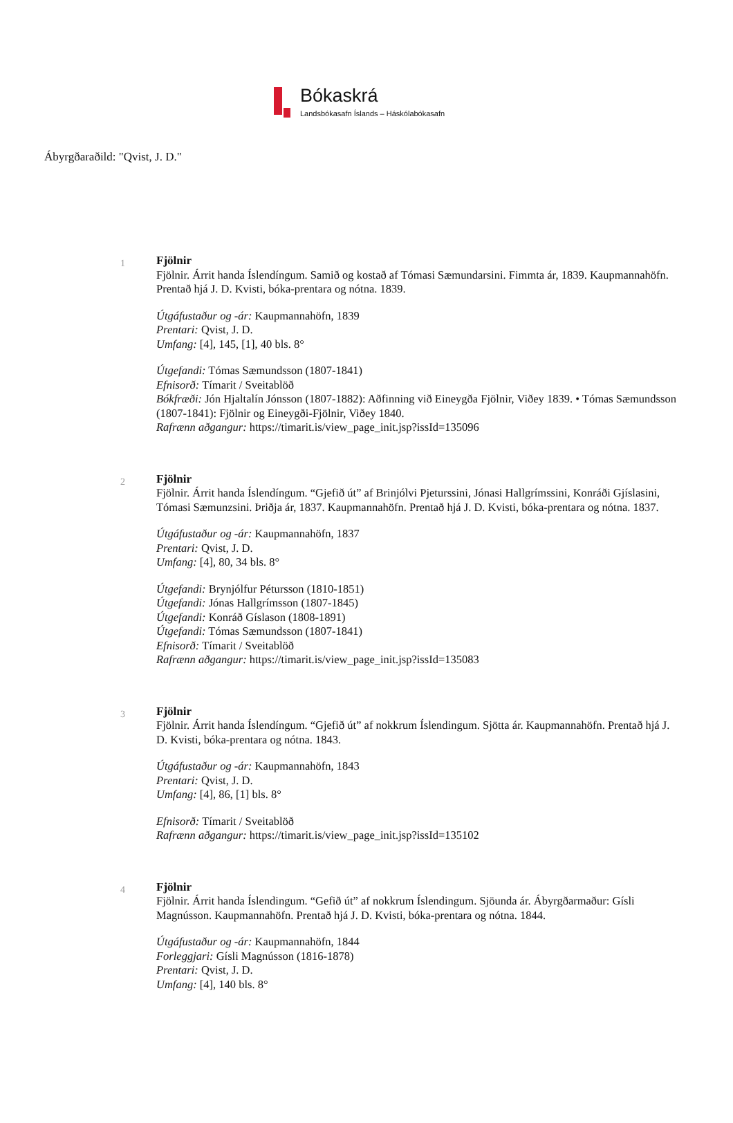Bókaskrá
Landsbókasafn Íslands – Háskólabókasafn
Ábyrgðaraðild: "Qvist, J. D."
1
Fjölnir
Fjölnir. Árrit handa Íslendíngum. Samið og kostað af Tómasi Sæmundarsini. Fimmta ár, 1839. Kaupmannahöfn. Prentað hjá J. D. Kvisti, bóka-prentara og nótna. 1839.
Útgáfustaður og -ár: Kaupmannahöfn, 1839
Prentari: Qvist, J. D.
Umfang: [4], 145, [1], 40 bls. 8°
Útgefandi: Tómas Sæmundsson (1807-1841)
Efnisorð: Tímarit / Sveitablöð
Bókfræði: Jón Hjaltalín Jónsson (1807-1882): Aðfinning við Eineygða Fjölnir, Viðey 1839. • Tómas Sæmundsson (1807-1841): Fjölnir og Eineygði-Fjölnir, Viðey 1840.
Rafrænn aðgangur: https://timarit.is/view_page_init.jsp?issId=135096
2
Fjölnir
Fjölnir. Árrit handa Íslendíngum. “Gjefið út” af Brinjólvi Pjeturssini, Jónasi Hallgrímssini, Konráði Gjíslasini, Tómasi Sæmunzsini. Þriðja ár, 1837. Kaupmannahöfn. Prentað hjá J. D. Kvisti, bóka-prentara og nótna. 1837.
Útgáfustaður og -ár: Kaupmannahöfn, 1837
Prentari: Qvist, J. D.
Umfang: [4], 80, 34 bls. 8°
Útgefandi: Brynjólfur Pétursson (1810-1851)
Útgefandi: Jónas Hallgrímsson (1807-1845)
Útgefandi: Konráð Gíslason (1808-1891)
Útgefandi: Tómas Sæmundsson (1807-1841)
Efnisorð: Tímarit / Sveitablöð
Rafrænn aðgangur: https://timarit.is/view_page_init.jsp?issId=135083
3
Fjölnir
Fjölnir. Árrit handa Íslendíngum. “Gjefið út” af nokkrum Íslendingum. Sjötta ár. Kaupmannahöfn. Prentað hjá J. D. Kvisti, bóka-prentara og nótna. 1843.
Útgáfustaður og -ár: Kaupmannahöfn, 1843
Prentari: Qvist, J. D.
Umfang: [4], 86, [1] bls. 8°
Efnisorð: Tímarit / Sveitablöð
Rafrænn aðgangur: https://timarit.is/view_page_init.jsp?issId=135102
4
Fjölnir
Fjölnir. Árrit handa Íslendingum. “Gefið út” af nokkrum Íslendingum. Sjöunda ár. Ábyrgðarmaður: Gísli Magnússon. Kaupmannahöfn. Prentað hjá J. D. Kvisti, bóka-prentara og nótna. 1844.
Útgáfustaður og -ár: Kaupmannahöfn, 1844
Forleggjari: Gísli Magnússon (1816-1878)
Prentari: Qvist, J. D.
Umfang: [4], 140 bls. 8°